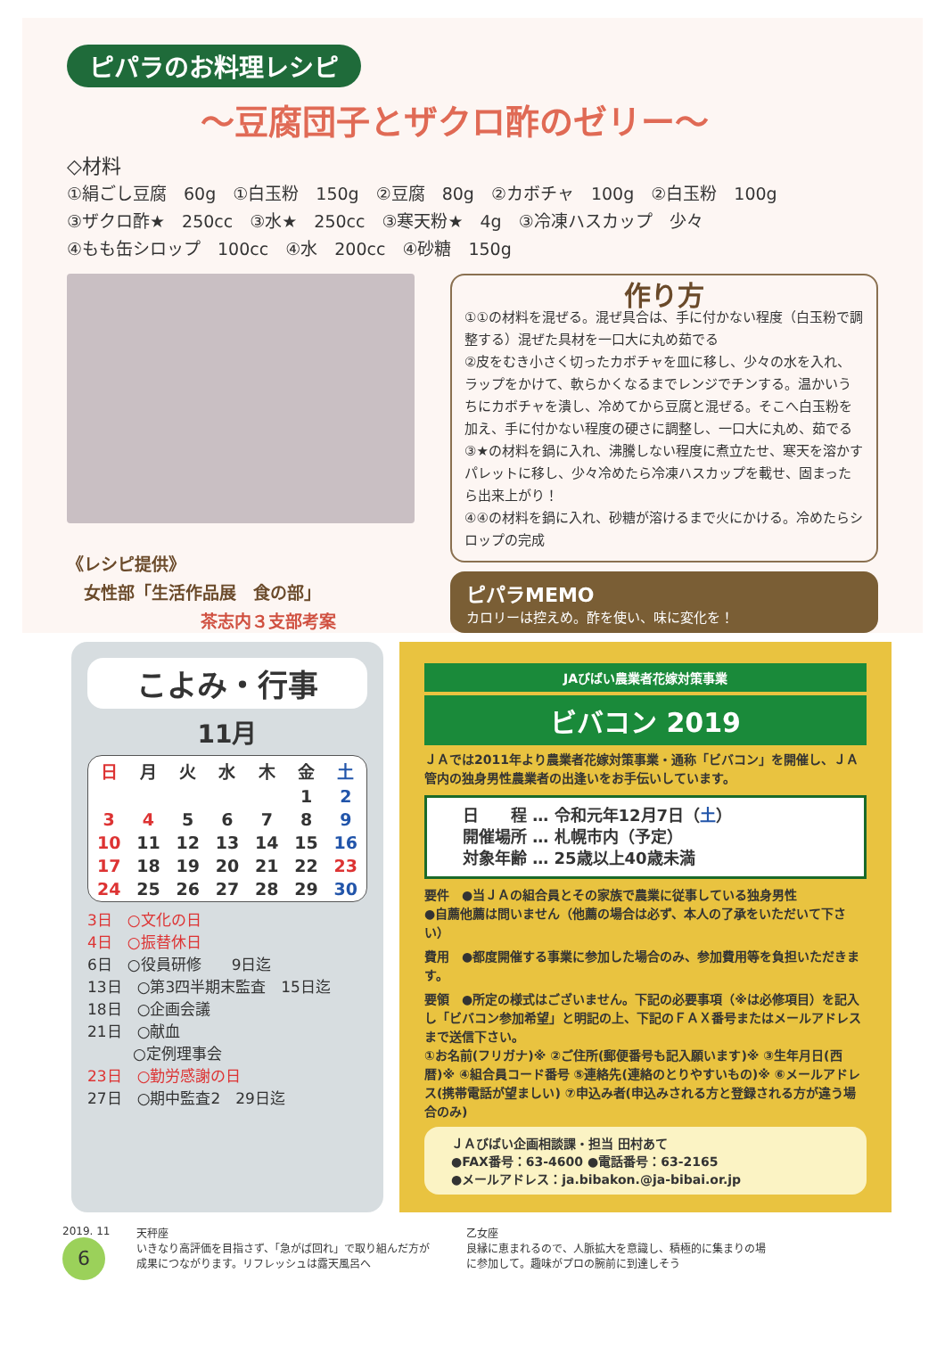ピパラのお料理レシピ
～豆腐団子とザクロ酢のゼリー～
◇材料
①絹ごし豆腐　60g　①白玉粉　150g　②豆腐　80g　②カボチャ　100g　②白玉粉　100g
③ザクロ酢★　250cc　③水★　250cc　③寒天粉★　4g　③冷凍ハスカップ　少々
④もも缶シロップ　100cc　④水　200cc　④砂糖　150g
《レシピ提供》
　女性部「生活作品展　食の部」
茶志内３支部考案
作り方
①①の材料を混ぜる。混ぜ具合は、手に付かない程度（白玉粉で調整する）混ぜた具材を一口大に丸め茹でる
②皮をむき小さく切ったカボチャを皿に移し、少々の水を入れ、ラップをかけて、軟らかくなるまでレンジでチンする。温かいうちにカボチャを潰し、冷めてから豆腐と混ぜる。そこへ白玉粉を加え、手に付かない程度の硬さに調整し、一口大に丸め、茹でる
③★の材料を鍋に入れ、沸騰しない程度に煮立たせ、寒天を溶かすパレットに移し、少々冷めたら冷凍ハスカップを載せ、固まったら出来上がり！
④④の材料を鍋に入れ、砂糖が溶けるまで火にかける。冷めたらシロップの完成
ピパラMEMO
カロリーは控えめ。酢を使い、味に変化を！
こよみ・行事
11月
| 日 | 月 | 火 | 水 | 木 | 金 | 土 |
| --- | --- | --- | --- | --- | --- | --- |
| | | | | | 1 | 2 |
| 3 | 4 | 5 | 6 | 7 | 8 | 9 |
| 10 | 11 | 12 | 13 | 14 | 15 | 16 |
| 17 | 18 | 19 | 20 | 21 | 22 | 23 |
| 24 | 25 | 26 | 27 | 28 | 29 | 30 |
3日　○文化の日
4日　○振替休日
6日　○役員研修　　9日迄
13日　○第3四半期末監査　15日迄
18日　○企画会議
21日　○献血
　　　○定例理事会
23日　○勤労感謝の日
27日　○期中監査2　29日迄
JAびばい農業者花嫁対策事業
ビバコン 2019
ＪＡでは2011年より農業者花嫁対策事業・通称「ビバコン」を開催し、ＪＡ管内の独身男性農業者の出逢いをお手伝いしています。
日　　程 … 令和元年12月7日（土）
開催場所 … 札幌市内（予定）
対象年齢 … 25歳以上40歳未満
要件　●当ＪＡの組合員とその家族で農業に従事している独身男性
●自薦他薦は問いません（他薦の場合は必ず、本人の了承をいただいて下さい）
費用　●都度開催する事業に参加した場合のみ、参加費用等を負担いただきます。
要領　●所定の様式はございません。下記の必要事項（※は必修項目）を記入し「ビバコン参加希望」と明記の上、下記のＦＡＸ番号またはメールアドレスまで送信下さい。
①お名前(フリガナ)※ ②ご住所(郵便番号も記入願います)※ ③生年月日(西暦)※ ④組合員コード番号 ⑤連絡先(連絡のとりやすいもの)※ ⑥メールアドレス(携帯電話が望ましい) ⑦申込み者(申込みされる方と登録される方が違う場合のみ)
ＪＡびばい企画相談課・担当 田村あて
●FAX番号：63-4600 ●電話番号：63-2165
●メールアドレス：ja.bibakon.@ja-bibai.or.jp
2019. 11
6
天秤座
いきなり高評価を目指さず、「急がば回れ」で取り組んだ方が成果につながります。リフレッシュは露天風呂へ
乙女座
良縁に恵まれるので、人脈拡大を意識し、積極的に集まりの場に参加して。趣味がプロの腕前に到達しそう